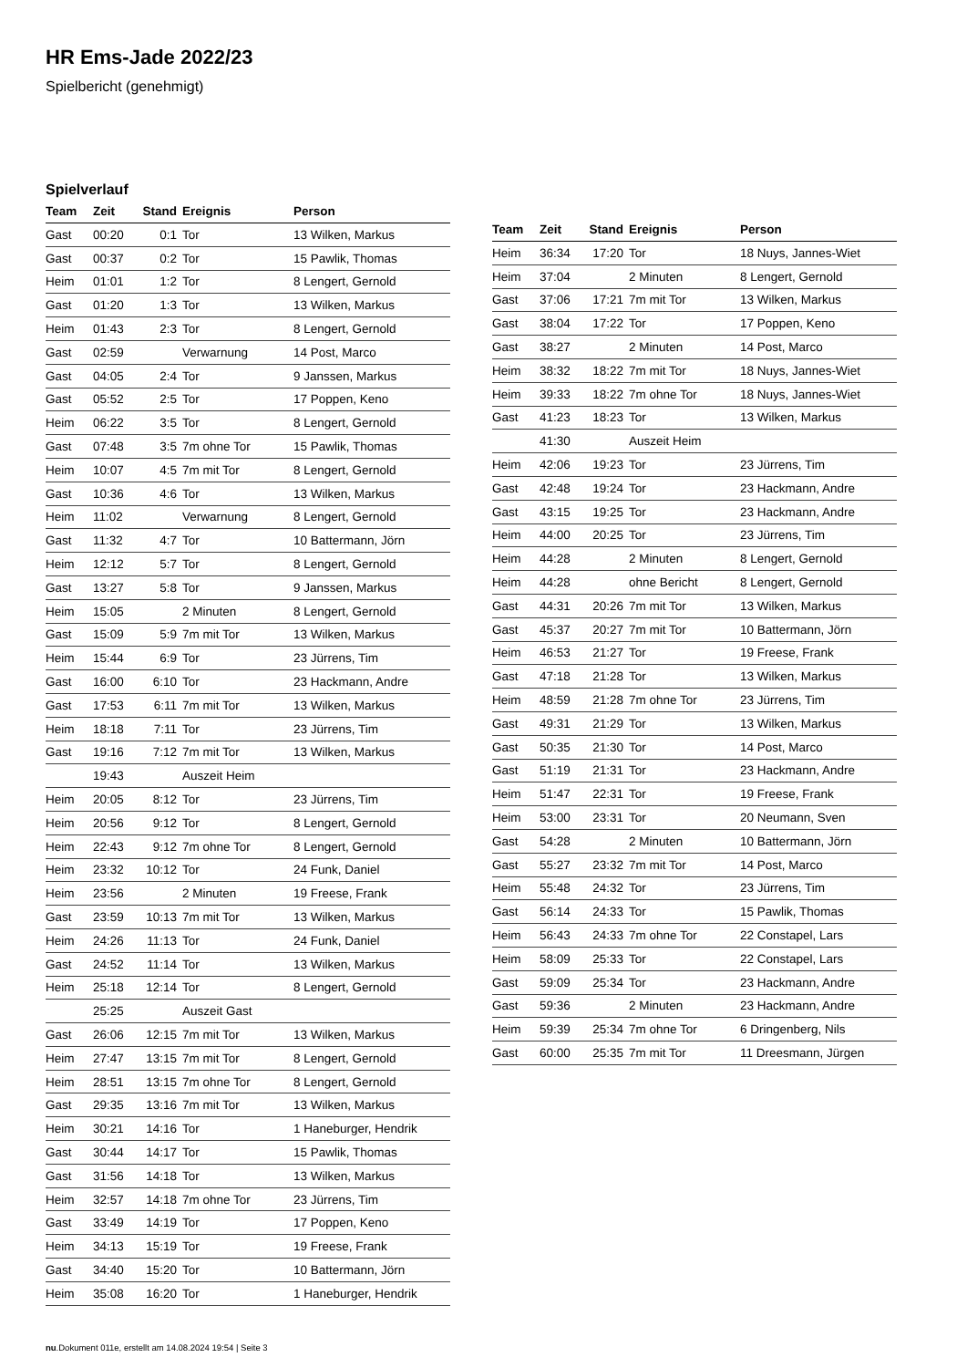HR Ems-Jade 2022/23
Spielbericht (genehmigt)
Spielverlauf
| Team | Zeit | Stand | Ereignis | Person |
| --- | --- | --- | --- | --- |
| Gast | 00:20 | 0:1 | Tor | 13 Wilken, Markus |
| Gast | 00:37 | 0:2 | Tor | 15 Pawlik, Thomas |
| Heim | 01:01 | 1:2 | Tor | 8 Lengert, Gernold |
| Gast | 01:20 | 1:3 | Tor | 13 Wilken, Markus |
| Heim | 01:43 | 2:3 | Tor | 8 Lengert, Gernold |
| Gast | 02:59 | | Verwarnung | 14 Post, Marco |
| Gast | 04:05 | 2:4 | Tor | 9 Janssen, Markus |
| Gast | 05:52 | 2:5 | Tor | 17 Poppen, Keno |
| Heim | 06:22 | 3:5 | Tor | 8 Lengert, Gernold |
| Gast | 07:48 | 3:5 | 7m ohne Tor | 15 Pawlik, Thomas |
| Heim | 10:07 | 4:5 | 7m mit Tor | 8 Lengert, Gernold |
| Gast | 10:36 | 4:6 | Tor | 13 Wilken, Markus |
| Heim | 11:02 | | Verwarnung | 8 Lengert, Gernold |
| Gast | 11:32 | 4:7 | Tor | 10 Battermann, Jörn |
| Heim | 12:12 | 5:7 | Tor | 8 Lengert, Gernold |
| Gast | 13:27 | 5:8 | Tor | 9 Janssen, Markus |
| Heim | 15:05 | | 2 Minuten | 8 Lengert, Gernold |
| Gast | 15:09 | 5:9 | 7m mit Tor | 13 Wilken, Markus |
| Heim | 15:44 | 6:9 | Tor | 23 Jürrens, Tim |
| Gast | 16:00 | 6:10 | Tor | 23 Hackmann, Andre |
| Gast | 17:53 | 6:11 | 7m mit Tor | 13 Wilken, Markus |
| Heim | 18:18 | 7:11 | Tor | 23 Jürrens, Tim |
| Gast | 19:16 | 7:12 | 7m mit Tor | 13 Wilken, Markus |
| | 19:43 | | Auszeit Heim | |
| Heim | 20:05 | 8:12 | Tor | 23 Jürrens, Tim |
| Heim | 20:56 | 9:12 | Tor | 8 Lengert, Gernold |
| Heim | 22:43 | 9:12 | 7m ohne Tor | 8 Lengert, Gernold |
| Heim | 23:32 | 10:12 | Tor | 24 Funk, Daniel |
| Heim | 23:56 | | 2 Minuten | 19 Freese, Frank |
| Gast | 23:59 | 10:13 | 7m mit Tor | 13 Wilken, Markus |
| Heim | 24:26 | 11:13 | Tor | 24 Funk, Daniel |
| Gast | 24:52 | 11:14 | Tor | 13 Wilken, Markus |
| Heim | 25:18 | 12:14 | Tor | 8 Lengert, Gernold |
| | 25:25 | | Auszeit Gast | |
| Gast | 26:06 | 12:15 | 7m mit Tor | 13 Wilken, Markus |
| Heim | 27:47 | 13:15 | 7m mit Tor | 8 Lengert, Gernold |
| Heim | 28:51 | 13:15 | 7m ohne Tor | 8 Lengert, Gernold |
| Gast | 29:35 | 13:16 | 7m mit Tor | 13 Wilken, Markus |
| Heim | 30:21 | 14:16 | Tor | 1 Haneburger, Hendrik |
| Gast | 30:44 | 14:17 | Tor | 15 Pawlik, Thomas |
| Gast | 31:56 | 14:18 | Tor | 13 Wilken, Markus |
| Heim | 32:57 | 14:18 | 7m ohne Tor | 23 Jürrens, Tim |
| Gast | 33:49 | 14:19 | Tor | 17 Poppen, Keno |
| Heim | 34:13 | 15:19 | Tor | 19 Freese, Frank |
| Gast | 34:40 | 15:20 | Tor | 10 Battermann, Jörn |
| Heim | 35:08 | 16:20 | Tor | 1 Haneburger, Hendrik |
| Team | Zeit | Stand | Ereignis | Person |
| --- | --- | --- | --- | --- |
| Heim | 36:34 | 17:20 | Tor | 18 Nuys, Jannes-Wiet |
| Heim | 37:04 | | 2 Minuten | 8 Lengert, Gernold |
| Gast | 37:06 | 17:21 | 7m mit Tor | 13 Wilken, Markus |
| Gast | 38:04 | 17:22 | Tor | 17 Poppen, Keno |
| Gast | 38:27 | | 2 Minuten | 14 Post, Marco |
| Heim | 38:32 | 18:22 | 7m mit Tor | 18 Nuys, Jannes-Wiet |
| Heim | 39:33 | 18:22 | 7m ohne Tor | 18 Nuys, Jannes-Wiet |
| Gast | 41:23 | 18:23 | Tor | 13 Wilken, Markus |
| | 41:30 | | Auszeit Heim | |
| Heim | 42:06 | 19:23 | Tor | 23 Jürrens, Tim |
| Gast | 42:48 | 19:24 | Tor | 23 Hackmann, Andre |
| Gast | 43:15 | 19:25 | Tor | 23 Hackmann, Andre |
| Heim | 44:00 | 20:25 | Tor | 23 Jürrens, Tim |
| Heim | 44:28 | | 2 Minuten | 8 Lengert, Gernold |
| Heim | 44:28 | | ohne Bericht | 8 Lengert, Gernold |
| Gast | 44:31 | 20:26 | 7m mit Tor | 13 Wilken, Markus |
| Gast | 45:37 | 20:27 | 7m mit Tor | 10 Battermann, Jörn |
| Heim | 46:53 | 21:27 | Tor | 19 Freese, Frank |
| Gast | 47:18 | 21:28 | Tor | 13 Wilken, Markus |
| Heim | 48:59 | 21:28 | 7m ohne Tor | 23 Jürrens, Tim |
| Gast | 49:31 | 21:29 | Tor | 13 Wilken, Markus |
| Gast | 50:35 | 21:30 | Tor | 14 Post, Marco |
| Gast | 51:19 | 21:31 | Tor | 23 Hackmann, Andre |
| Heim | 51:47 | 22:31 | Tor | 19 Freese, Frank |
| Heim | 53:00 | 23:31 | Tor | 20 Neumann, Sven |
| Gast | 54:28 | | 2 Minuten | 10 Battermann, Jörn |
| Gast | 55:27 | 23:32 | 7m mit Tor | 14 Post, Marco |
| Heim | 55:48 | 24:32 | Tor | 23 Jürrens, Tim |
| Gast | 56:14 | 24:33 | Tor | 15 Pawlik, Thomas |
| Heim | 56:43 | 24:33 | 7m ohne Tor | 22 Constapel, Lars |
| Heim | 58:09 | 25:33 | Tor | 22 Constapel, Lars |
| Gast | 59:09 | 25:34 | Tor | 23 Hackmann, Andre |
| Gast | 59:36 | | 2 Minuten | 23 Hackmann, Andre |
| Heim | 59:39 | 25:34 | 7m ohne Tor | 6 Dringenberg, Nils |
| Gast | 60:00 | 25:35 | 7m mit Tor | 11 Dreesmann, Jürgen |
nu.Dokument 011e, erstellt am 14.08.2024 19:54 | Seite 3